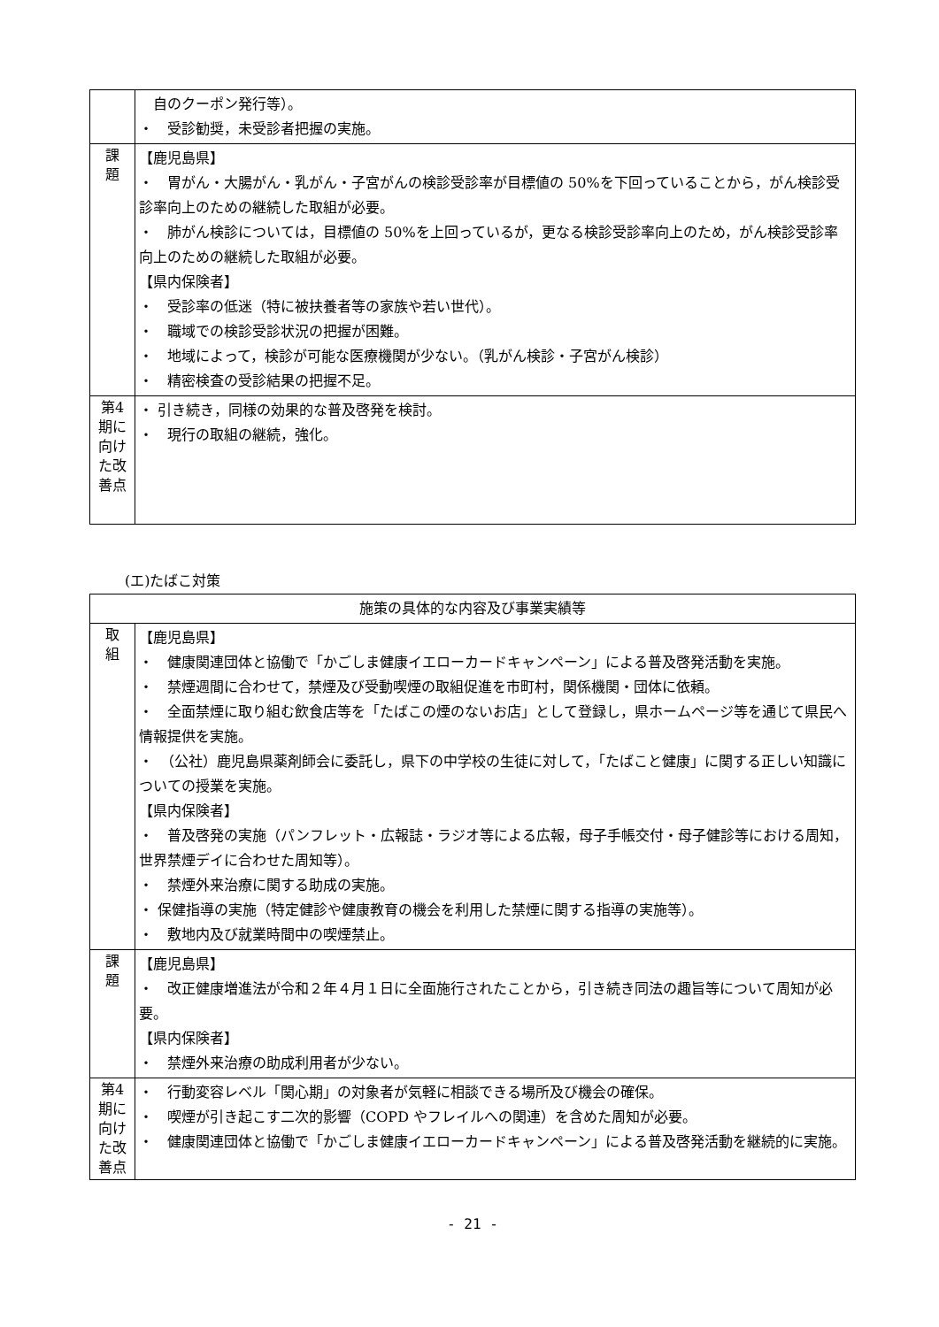| | 自のクーポン発行等）。 ・ 受診勧奨，未受診者把握の実施。 |
| 課 題 | 【鹿児島県】 ・ 胃がん・大腸がん・乳がん・子宮がんの検診受診率が目標値の 50%を下回っていることから，がん検診受診率向上のための継続した取組が必要。 ・ 肺がん検診については，目標値の 50%を上回っているが，更なる検診受診率向上のため，がん検診受診率向上のための継続した取組が必要。 【県内保険者】 ・ 受診率の低迷（特に被扶養者等の家族や若い世代）。 ・ 職域での検診受診状況の把握が困難。 ・ 地域によって，検診が可能な医療機関が少ない。（乳がん検診・子宮がん検診） ・ 精密検査の受診結果の把握不足。 |
| 第4期に向けた改善点 | ・ 引き続き，同様の効果的な普及啓発を検討。 ・ 現行の取組の継続，強化。 |
(エ)たばこ対策
| 施策の具体的な内容及び事業実績等 | |
| --- | --- |
| 取 組 | 【鹿児島県】 ・ 健康関連団体と協働で「かごしま健康イエローカードキャンペーン」による普及啓発活動を実施。 ・ 禁煙週間に合わせて，禁煙及び受動喫煙の取組促進を市町村，関係機関・団体に依頼。 ・ 全面禁煙に取り組む飲食店等を「たばこの煙のないお店」として登録し，県ホームページ等を通じて県民へ情報提供を実施。 ・ （公社）鹿児島県薬剤師会に委託し，県下の中学校の生徒に対して，「たばこと健康」に関する正しい知識についての授業を実施。 【県内保険者】 ・ 普及啓発の実施（パンフレット・広報誌・ラジオ等による広報，母子手帳交付・母子健診等における周知，世界禁煙デイに合わせた周知等）。 ・ 禁煙外来治療に関する助成の実施。 ・ 保健指導の実施（特定健診や健康教育の機会を利用した禁煙に関する指導の実施等）。 ・ 敷地内及び就業時間中の喫煙禁止。 |
| 課 題 | 【鹿児島県】 ・ 改正健康増進法が令和２年４月１日に全面施行されたことから，引き続き同法の趣旨等について周知が必要。 【県内保険者】 ・ 禁煙外来治療の助成利用者が少ない。 |
| 第4期に向けた改善点 | ・ 行動変容レベル「関心期」の対象者が気軽に相談できる場所及び機会の確保。 ・ 喫煙が引き起こす二次的影響（COPD やフレイルへの関連）を含めた周知が必要。 ・ 健康関連団体と協働で「かごしま健康イエローカードキャンペーン」による普及啓発活動を継続的に実施。 |
- 21 -